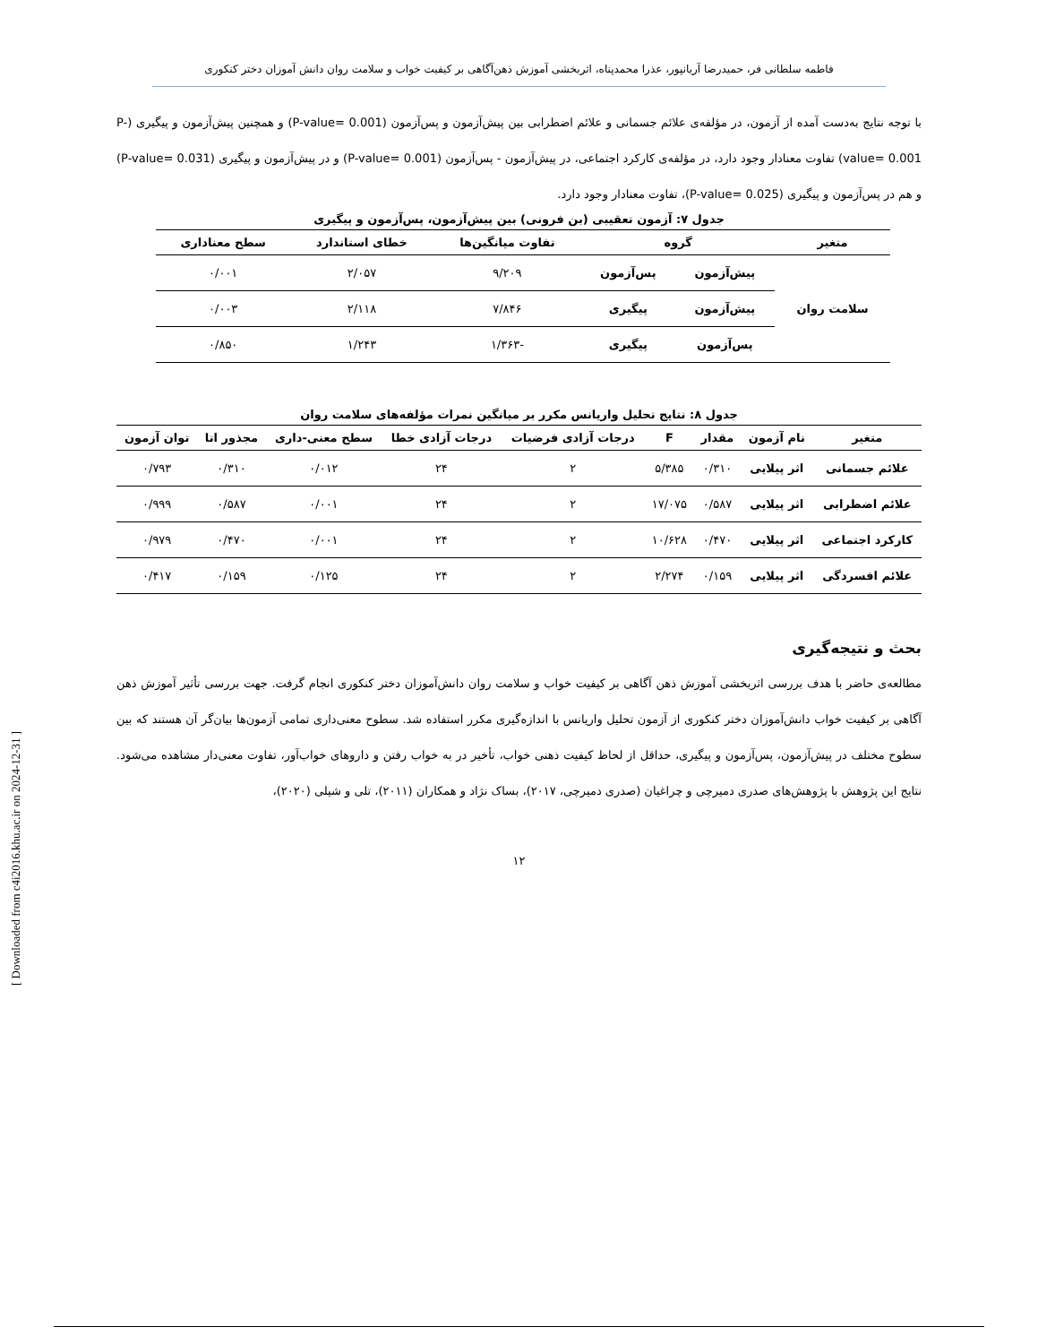فاطمه سلطانی فر، حمیدرضا آریانپور، عذرا محمدپناه، اثربخشی آموزش ذهن‌آگاهی بر کیفیت خواب و سلامت روان دانش آموزان دختر کنکوری
با توجه نتایج به‌دست آمده از آزمون، در مؤلفه‌ی علائم جسمانی و علائم اضطرابی بین پیش‌آزمون و پس‌آزمون (P-value= 0.001) و همچنین پیش‌آزمون و پیگیری (P-value= 0.001) تفاوت معنادار وجود دارد، در مؤلفه‌ی کارکرد اجتماعی، در پیش‌آزمون - پس‌آزمون (P-value= 0.001) و در پیش‌آزمون و پیگیری (P-value= 0.031) و هم در پس‌آزمون و پیگیری (P-value= 0.025)، تفاوت معنادار وجود دارد.
جدول ۷: آزمون تعقیبی (بن فرونی) بین پیش‌آزمون، پس‌آزمون و پیگیری
| متغیر | گروه | | تفاوت میانگین‌ها | خطای استاندارد | سطح معناداری |
| --- | --- | --- | --- | --- | --- |
| سلامت روان | پیش‌آزمون | پس‌آزمون | ۹/۲۰۹ | ۲/۰۵۷ | ۰/۰۰۱ |
| | پیش‌آزمون | پیگیری | ۷/۸۴۶ | ۲/۱۱۸ | ۰/۰۰۳ |
| | پس‌آزمون | پیگیری | -۱/۳۶۳ | ۱/۲۴۳ | ۰/۸۵۰ |
جدول ۸: نتایج تحلیل واریانس مکرر بر میانگین نمرات مؤلفه‌های سلامت روان
| متغیر | نام آزمون | مقدار | F | درجات آزادی فرضیات | درجات آزادی خطا | سطح معنی-داری | مجذور اتا | توان آزمون |
| --- | --- | --- | --- | --- | --- | --- | --- | --- |
| علائم جسمانی | اثر پیلایی | ۰/۳۱۰ | ۵/۳۸۵ | ۲ | ۲۴ | ۰/۰۱۲ | ۰/۳۱۰ | ۰/۷۹۳ |
| علائم اضطرابی | اثر پیلایی | ۰/۵۸۷ | ۱۷/۰۷۵ | ۲ | ۲۴ | ۰/۰۰۱ | ۰/۵۸۷ | ۰/۹۹۹ |
| کارکرد اجتماعی | اثر پیلایی | ۰/۴۷۰ | ۱۰/۶۲۸ | ۲ | ۲۴ | ۰/۰۰۱ | ۰/۴۷۰ | ۰/۹۷۹ |
| علائم افسردگی | اثر پیلایی | ۰/۱۵۹ | ۲/۲۷۴ | ۲ | ۲۴ | ۰/۱۲۵ | ۰/۱۵۹ | ۰/۴۱۷ |
بحث و نتیجه‌گیری
مطالعه‌ی حاضر با هدف بررسی اثربخشی آموزش ذهن آگاهی بر کیفیت خواب و سلامت روان دانش‌آموزان دختر کنکوری انجام گرفت. جهت بررسی تأثیر آموزش ذهن آگاهی بر کیفیت خواب دانش‌آموزان دختر کنکوری از آزمون تحلیل واریانس با اندازه‌گیری مکرر استفاده شد. سطوح معنی‌داری تمامی آزمون‌ها بیان‌گر آن هستند که بین سطوح مختلف در پیش‌آزمون، پس‌آزمون و پیگیری، حداقل از لحاظ کیفیت ذهنی خواب، تأخیر در به خواب رفتن و داروهای خواب‌آور، تفاوت معنی‌دار مشاهده می‌شود. نتایج این پژوهش با پژوهش‌های صدری دمیرچی و چراغیان (صدری دمیرچی، ۲۰۱۷)، بساک نژاد و همکاران (۲۰۱۱)، تلی و شیلی (۲۰۲۰)،
۱۲
[ Downloaded from c4i2016.khu.ac.ir on 2024-12-31 ]